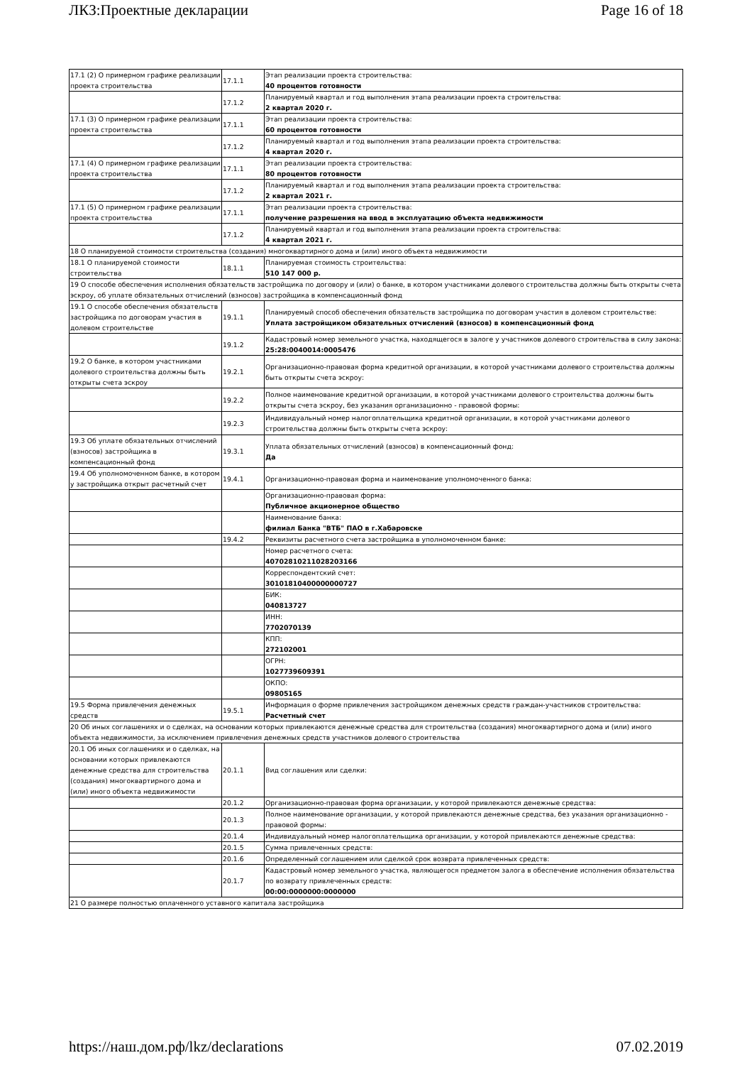ЛКЗ:Проектные декларации Page 16 of 18
| 17.1 (2) О примерном графике реализации проекта строительства | 17.1.1 | Этап реализации проекта строительства: 40 процентов готовности |
| | 17.1.2 | Планируемый квартал и год выполнения этапа реализации проекта строительства: 2 квартал 2020 г. |
| 17.1 (3) О примерном графике реализации проекта строительства | 17.1.1 | Этап реализации проекта строительства: 60 процентов готовности |
| | 17.1.2 | Планируемый квартал и год выполнения этапа реализации проекта строительства: 4 квартал 2020 г. |
| 17.1 (4) О примерном графике реализации проекта строительства | 17.1.1 | Этап реализации проекта строительства: 80 процентов готовности |
| | 17.1.2 | Планируемый квартал и год выполнения этапа реализации проекта строительства: 2 квартал 2021 г. |
| 17.1 (5) О примерном графике реализации проекта строительства | 17.1.1 | Этап реализации проекта строительства: получение разрешения на ввод в эксплуатацию объекта недвижимости |
| | 17.1.2 | Планируемый квартал и год выполнения этапа реализации проекта строительства: 4 квартал 2021 г. |
| 18 О планируемой стоимости строительства (создания) многоквартирного дома и (или) иного объекта недвижимости | | |
| 18.1 О планируемой стоимости строительства | 18.1.1 | Планируемая стоимость строительства: 510 147 000 р. |
| 19 О способе обеспечения исполнения обязательств застройщика по договору и (или) о банке, в котором участниками долевого строительства должны быть открыты счета эскроу, об уплате обязательных отчислений (взносов) застройщика в компенсационный фонд | | |
| 19.1 О способе обеспечения обязательств застройщика по договорам участия в долевом строительстве | 19.1.1 | Планируемый способ обеспечения обязательств застройщика по договорам участия в долевом строительстве: Уплата застройщиком обязательных отчислений (взносов) в компенсационный фонд |
| | 19.1.2 | Кадастровый номер земельного участка, находящегося в залоге у участников долевого строительства в силу закона: 25:28:0040014:0005476 |
| 19.2 О банке, в котором участниками долевого строительства должны быть открыты счета эскроу | 19.2.1 | Организационно-правовая форма кредитной организации, в которой участниками долевого строительства должны быть открыты счета эскроу: |
| | 19.2.2 | Полное наименование кредитной организации, в которой участниками долевого строительства должны быть открыты счета эскроу, без указания организационно - правовой формы: |
| | 19.2.3 | Индивидуальный номер налогоплательщика кредитной организации, в которой участниками долевого строительства должны быть открыты счета эскроу: |
| 19.3 Об уплате обязательных отчислений (взносов) застройщика в компенсационный фонд | 19.3.1 | Уплата обязательных отчислений (взносов) в компенсационный фонд: Да |
| 19.4 Об уполномоченном банке, в котором у застройщика открыт расчетный счет | 19.4.1 | Организационно-правовая форма и наименование уполномоченного банка: |
| | | Организационно-правовая форма: Публичное акционерное общество |
| | | Наименование банка: филиал Банка "ВТБ" ПАО в г.Хабаровске |
| | 19.4.2 | Реквизиты расчетного счета застройщика в уполномоченном банке: |
| | | Номер расчетного счета: 40702810211028203166 |
| | | Корреспондентский счет: 30101810400000000727 |
| | | БИК: 040813727 |
| | | ИНН: 7702070139 |
| | | КПП: 272102001 |
| | | ОГРН: 1027739609391 |
| | | ОКПО: 09805165 |
| 19.5 Форма привлечения денежных средств | 19.5.1 | Информация о форме привлечения застройщиком денежных средств граждан-участников строительства: Расчетный счет |
| 20 Об иных соглашениях и о сделках, на основании которых привлекаются денежные средства для строительства (создания) многоквартирного дома и (или) иного объекта недвижимости, за исключением привлечения денежных средств участников долевого строительства | | |
| 20.1 Об иных соглашениях и о сделках, на основании которых привлекаются денежные средства для строительства (создания) многоквартирного дома и (или) иного объекта недвижимости | 20.1.1 | Вид соглашения или сделки: |
| | 20.1.2 | Организационно-правовая форма организации, у которой привлекаются денежные средства: |
| | 20.1.3 | Полное наименование организации, у которой привлекаются денежные средства, без указания организационно - правовой формы: |
| | 20.1.4 | Индивидуальный номер налогоплательщика организации, у которой привлекаются денежные средства: |
| | 20.1.5 | Сумма привлеченных средств: |
| | 20.1.6 | Определенный соглашением или сделкой срок возврата привлеченных средств: |
| | 20.1.7 | Кадастровый номер земельного участка, являющегося предметом залога в обеспечение исполнения обязательства по возврату привлеченных средств: 00:00:0000000:0000000 |
| 21 О размере полностью оплаченного уставного капитала застройщика | | |
https://наш.дом.рф/lkz/declarations 07.02.2019